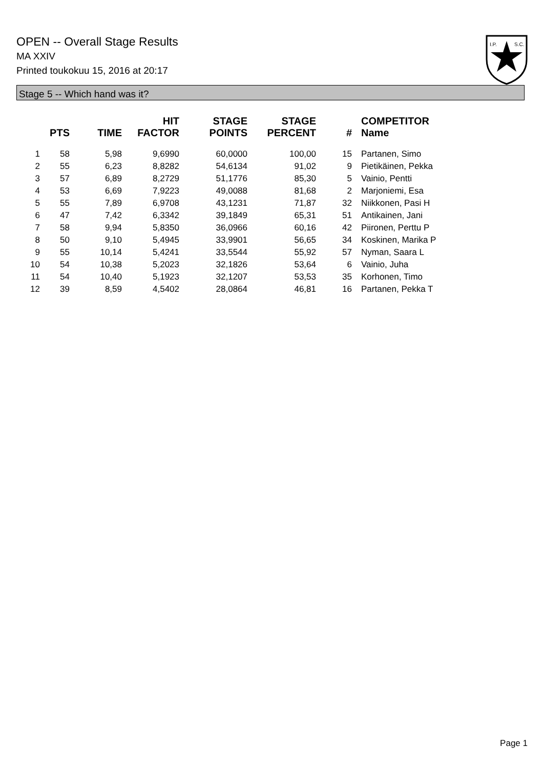OPEN -- Overall Stage Results
MA XXIV
Printed toukokuu 15, 2016 at 20:17
I.P.
S.C.
Stage 5 -- Which hand was it?
| | PTS | TIME | HIT FACTOR | STAGE POINTS | STAGE PERCENT | # | COMPETITOR Name |
| --- | --- | --- | --- | --- | --- | --- | --- |
| 1 | 58 | 5,98 | 9,6990 | 60,0000 | 100,00 | 15 | Partanen, Simo |
| 2 | 55 | 6,23 | 8,8282 | 54,6134 | 91,02 | 9 | Pietikäinen, Pekka |
| 3 | 57 | 6,89 | 8,2729 | 51,1776 | 85,30 | 5 | Vainio, Pentti |
| 4 | 53 | 6,69 | 7,9223 | 49,0088 | 81,68 | 2 | Marjoniemi, Esa |
| 5 | 55 | 7,89 | 6,9708 | 43,1231 | 71,87 | 32 | Niikkonen, Pasi H |
| 6 | 47 | 7,42 | 6,3342 | 39,1849 | 65,31 | 51 | Antikainen, Jani |
| 7 | 58 | 9,94 | 5,8350 | 36,0966 | 60,16 | 42 | Piironen, Perttu P |
| 8 | 50 | 9,10 | 5,4945 | 33,9901 | 56,65 | 34 | Koskinen, Marika P |
| 9 | 55 | 10,14 | 5,4241 | 33,5544 | 55,92 | 57 | Nyman, Saara L |
| 10 | 54 | 10,38 | 5,2023 | 32,1826 | 53,64 | 6 | Vainio, Juha |
| 11 | 54 | 10,40 | 5,1923 | 32,1207 | 53,53 | 35 | Korhonen, Timo |
| 12 | 39 | 8,59 | 4,5402 | 28,0864 | 46,81 | 16 | Partanen, Pekka T |
Page 1